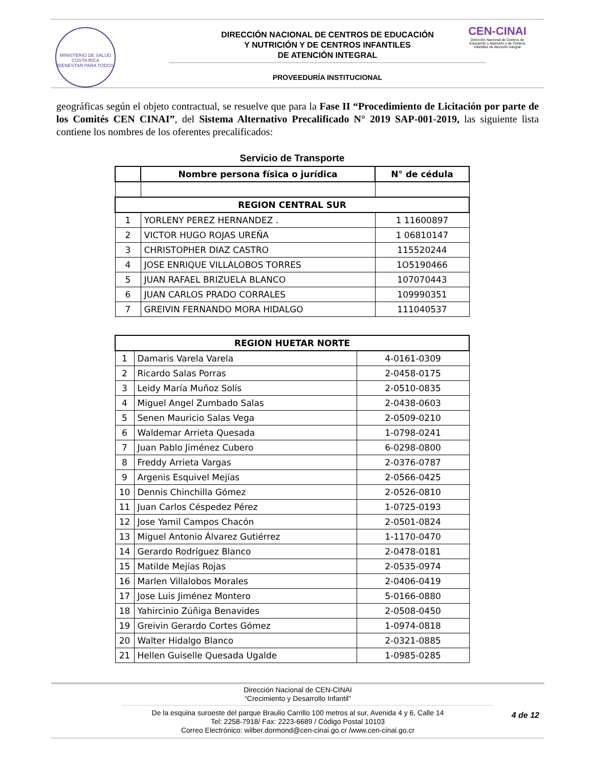MINISTERIO DE SALUD
COSTA RICA
BIENESTAR PARA TODOS
DIRECCIÓN NACIONAL DE CENTROS DE EDUCACIÓN
Y NUTRICIÓN Y DE CENTROS INFANTILES
DE ATENCIÓN INTEGRAL
PROVEEDURÍA INSTITUCIONAL
CEN-CINAI
Dirección Nacional de Centros de Educación y Nutrición y de Centros Infantiles de Atención Integral
geográficas según el objeto contractual, se resuelve que para la Fase II “Procedimiento de Licitación por parte de los Comités CEN CINAI”, del Sistema Alternativo Precalificado N° 2019 SAP-001-2019, las siguiente lista contiene los nombres de los oferentes precalificados:
Servicio de Transporte
| | Nombre persona física o jurídica | N° de cédula |
| --- | --- | --- |
| REGION CENTRAL SUR | | |
| 1 | YORLENY PEREZ HERNANDEZ . | 1 11600897 |
| 2 | VICTOR HUGO ROJAS UREÑA | 1 06810147 |
| 3 | CHRISTOPHER DIAZ CASTRO | 115520244 |
| 4 | JOSE ENRIQUE VILLALOBOS TORRES | 1O5190466 |
| 5 | JUAN RAFAEL BRIZUELA BLANCO | 107070443 |
| 6 | JUAN CARLOS PRADO CORRALES | 109990351 |
| 7 | GREIVIN FERNANDO MORA HIDALGO | 111040537 |
| REGION HUETAR NORTE | | |
| --- | --- | --- |
| 1 | Damaris Varela Varela | 4-0161-0309 |
| 2 | Ricardo Salas Porras | 2-0458-0175 |
| 3 | Leidy María Muñoz Solís | 2-0510-0835 |
| 4 | Miguel Angel Zumbado Salas | 2-0438-0603 |
| 5 | Senen Mauricio Salas Vega | 2-0509-0210 |
| 6 | Waldemar Arrieta Quesada | 1-0798-0241 |
| 7 | Juan Pablo Jiménez Cubero | 6-0298-0800 |
| 8 | Freddy Arrieta Vargas | 2-0376-0787 |
| 9 | Argenis Esquivel Mejías | 2-0566-0425 |
| 10 | Dennis Chinchilla Gómez | 2-0526-0810 |
| 11 | Juan Carlos Céspedez Pérez | 1-0725-0193 |
| 12 | Jose Yamil Campos Chacón | 2-0501-0824 |
| 13 | Miguel Antonio Álvarez Gutiérrez | 1-1170-0470 |
| 14 | Gerardo Rodríguez Blanco | 2-0478-0181 |
| 15 | Matilde Mejías Rojas | 2-0535-0974 |
| 16 | Marlen Villalobos Morales | 2-0406-0419 |
| 17 | Jose Luis Jiménez Montero | 5-0166-0880 |
| 18 | Yahircinio Zúñiga Benavides | 2-0508-0450 |
| 19 | Greivin Gerardo Cortes Gómez | 1-0974-0818 |
| 20 | Walter Hidalgo Blanco | 2-0321-0885 |
| 21 | Hellen Guiselle Quesada Ugalde | 1-0985-0285 |
Dirección Nacional de CEN-CINAI
“Crecimiento y Desarrollo Infantil”
De la esquina suroeste del parque Braulio Carrillo 100 metros al sur, Avenida 4 y 6, Calle 14
Tel: 2258-7918/ Fax: 2223-6689 / Código Postal 10103
Correo Electrónico: wilber.dormond@cen-cinai.go.cr /www.cen-cinai.go.cr
4 de 12